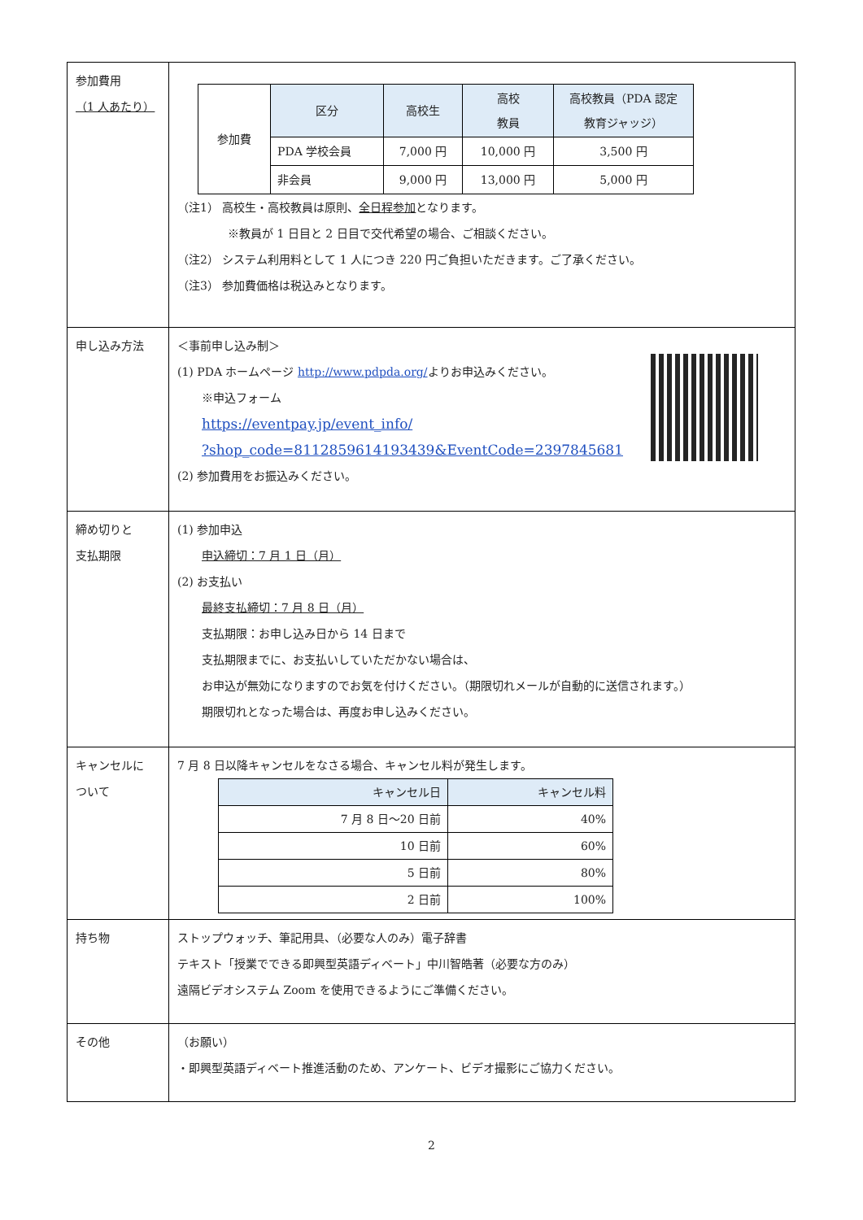| 参加費用 （1 人あたり） | / 参加費 / 区分 / 高校生 / 高校 教員 / 高校教員（PDA 認定 教育ジャッジ） / / / PDA 学校会員 / 7,000 円 / 10,000 円 / 3,500 円 / / / 非会員 / 9,000 円 / 13,000 円 / 5,000 円 / （注1） 高校生・高校教員は原則、 全日程参加 となります。 ※教員が 1 日目と 2 日目で交代希望の場合、ご相談ください。 （注2） システム利用料として 1 人につき 220 円ご負担いただきます。ご了承ください。 （注3） 参加費価格は税込みとなります。 |
| 申し込み方法 | ＜事前申し込み制＞ (1) PDA ホームページ http://www.pdpda.org/ よりお申込みください。 ※申込フォーム https://eventpay.jp/event_info/ ?shop_code=8112859614193439&EventCode=2397845681 (2) 参加費用をお振込みください。 |
| 締め切りと 支払期限 | (1) 参加申込 申込締切：7 月 1 日（月） (2) お支払い 最終支払締切：7 月 8 日（月） 支払期限：お申し込み日から 14 日まで 支払期限までに、お支払いしていただかない場合は、 お申込が無効になりますのでお気を付けください。（期限切れメールが自動的に送信されます。） 期限切れとなった場合は、再度お申し込みください。 |
| キャンセルに ついて | 7 月 8 日以降キャンセルをなさる場合、キャンセル料が発生します。 / キャンセル日 / キャンセル料 / / --- / --- / / 7 月 8 日～20 日前 / 40% / / 10 日前 / 60% / / 5 日前 / 80% / / 2 日前 / 100% / |
| 持ち物 | ストップウォッチ、筆記用具、（必要な人のみ）電子辞書 テキスト「授業でできる即興型英語ディベート」中川智皓著（必要な方のみ） 遠隔ビデオシステム Zoom を使用できるようにご準備ください。 |
| その他 | （お願い） ・即興型英語ディベート推進活動のため、アンケート、ビデオ撮影にご協力ください。 |
2